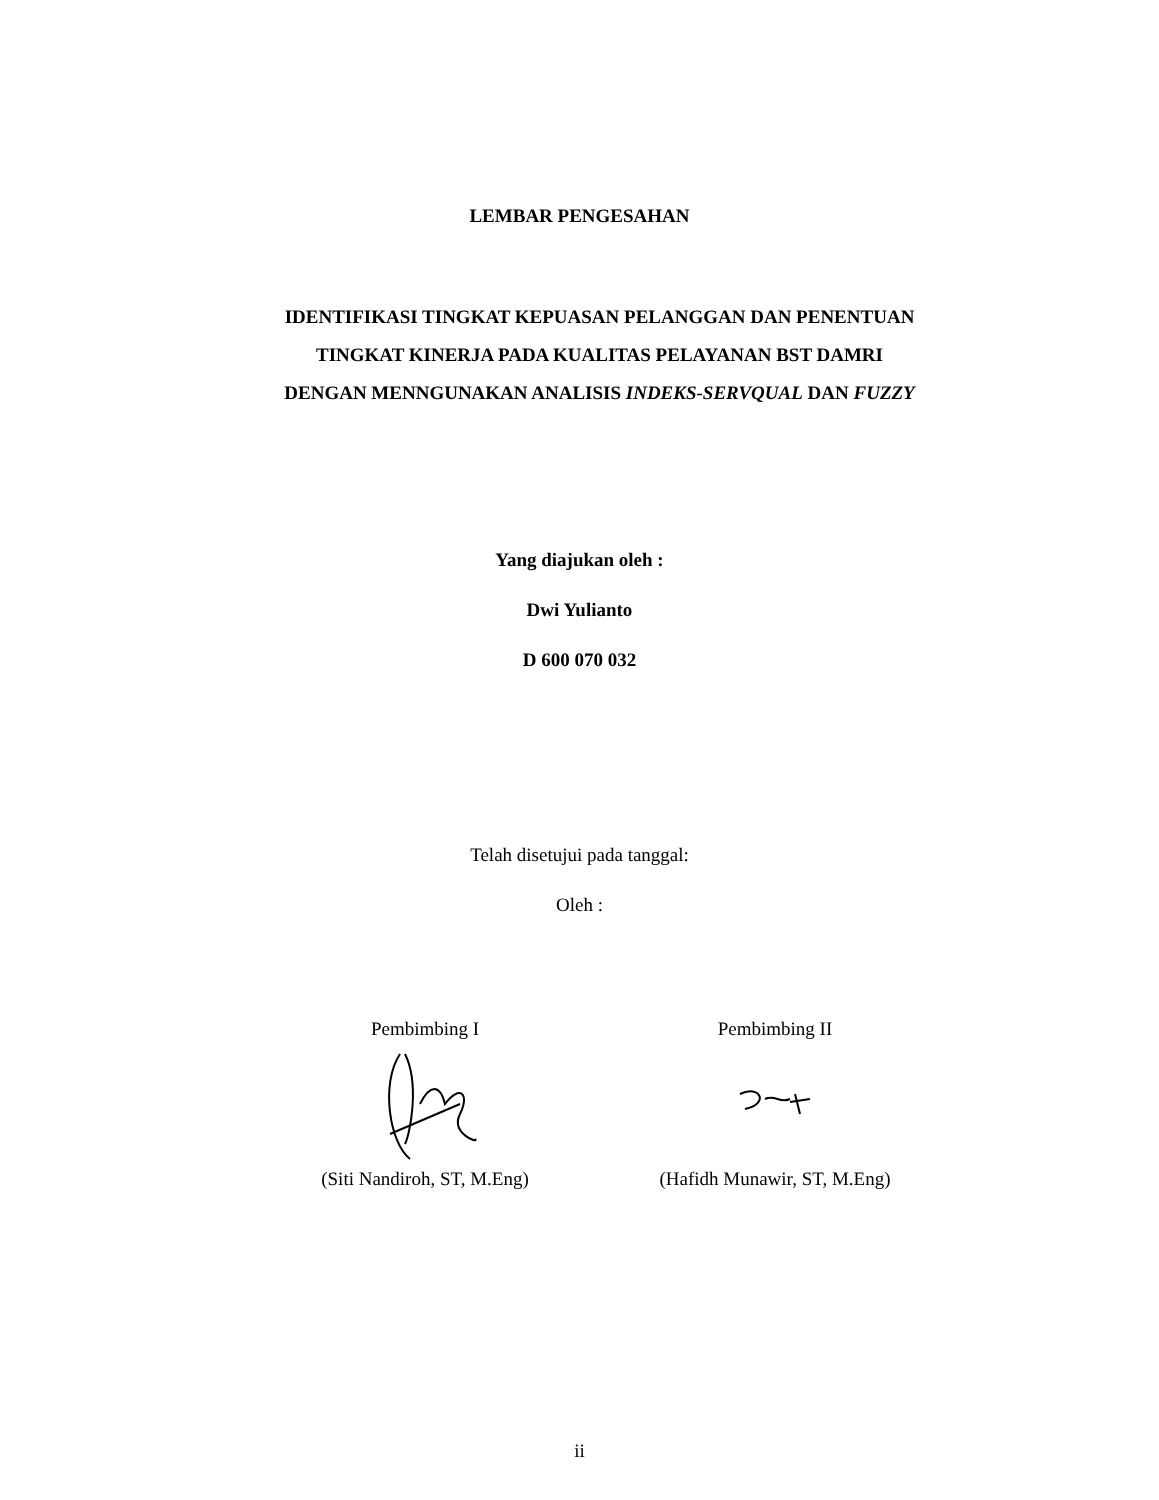LEMBAR PENGESAHAN
IDENTIFIKASI TINGKAT KEPUASAN PELANGGAN DAN PENENTUAN
TINGKAT KINERJA PADA KUALITAS PELAYANAN BST DAMRI
DENGAN MENNGUNAKAN ANALISIS INDEKS-SERVQUAL DAN FUZZY
Yang diajukan oleh :
Dwi Yulianto
D 600 070 032
Telah disetujui pada tanggal:
Oleh :
Pembimbing I (Siti Nandiroh, ST, M.Eng)
Pembimbing II (Hafidh Munawir, ST, M.Eng)
ii